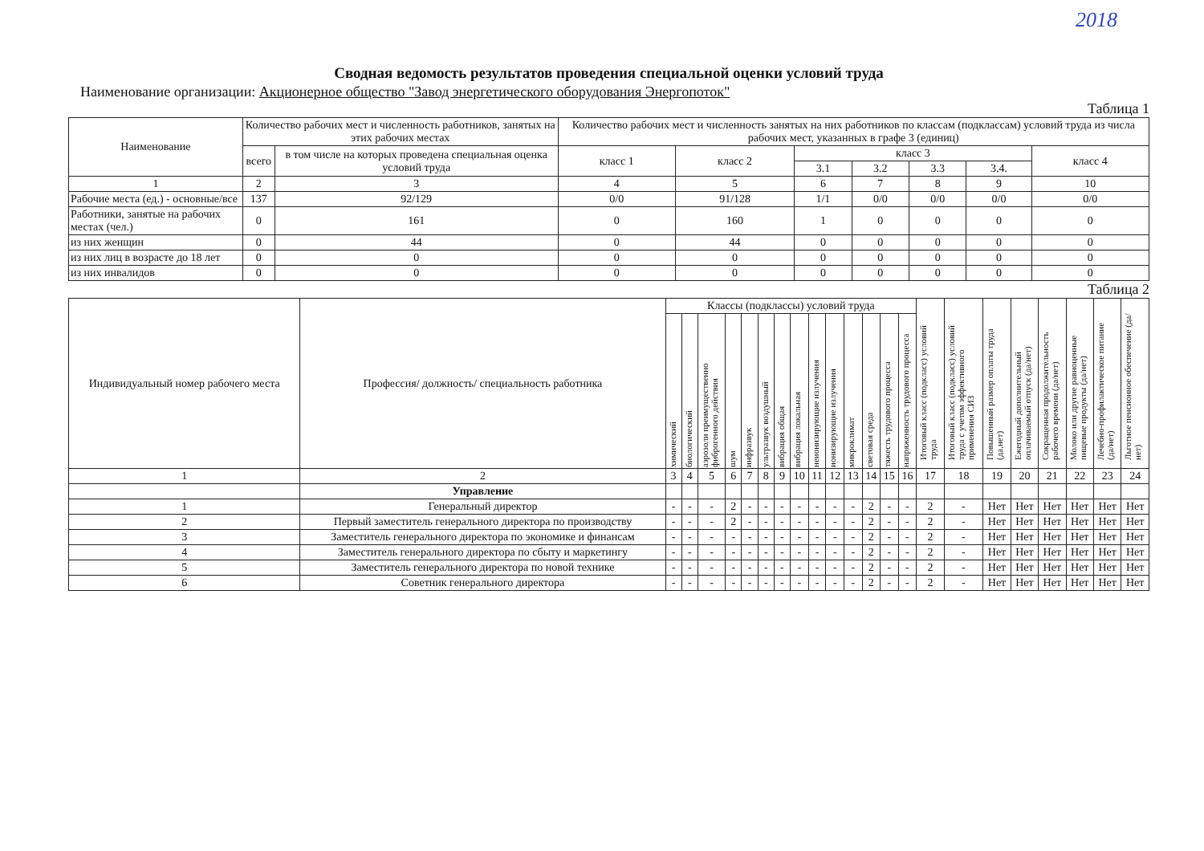2018
Сводная ведомость результатов проведения специальной оценки условий труда
Наименование организации: Акционерное общество "Завод энергетического оборудования Энергопоток"
Таблица 1
| Наименование | Количество рабочих мест и численность работников, занятых на этих рабочих местах | | Количество рабочих мест и численность занятых на них работников по классам (подклассам) условий труда из числа рабочих мест, указанных в графе 3 (единиц) | | | | | | |
| --- | --- | --- | --- | --- | --- | --- | --- | --- | --- |
| | всего | в том числе на которых проведена специальная оценка условий труда | класс 1 | класс 2 | класс 3 | | | | класс 4 |
| | | | | | 3.1 | 3.2 | 3.3 | 3.4. | |
| 1 | 2 | 3 | 4 | 5 | 6 | 7 | 8 | 9 | 10 |
| Рабочие места (ед.) - основные/все | 137 | 92/129 | 0/0 | 91/128 | 1/1 | 0/0 | 0/0 | 0/0 | 0/0 |
| Работники, занятые на рабочих местах (чел.) | 0 | 161 | 0 | 160 | 1 | 0 | 0 | 0 | 0 |
| из них женщин | 0 | 44 | 0 | 44 | 0 | 0 | 0 | 0 | 0 |
| из них лиц в возрасте до 18 лет | 0 | 0 | 0 | 0 | 0 | 0 | 0 | 0 | 0 |
| из них инвалидов | 0 | 0 | 0 | 0 | 0 | 0 | 0 | 0 | 0 |
Таблица 2
| Индивидуальный номер рабочего места | Профессия/ должность/ специальность работника | Классы (подклассы) условий труда | | | | | | | | | | | | | | Итоговый класс (подкласс) условий труда | Итоговый класс (подкласс) условий труда с учетом эффективного применения СИЗ | Повышенный размер оплаты труда (да,нет) | Ежегодный дополнительный оплачиваемый отпуск (да/нет) | Сокращенная продолжительность рабочего времени (да/нет) | Молоко или другие равноценные пищевые продукты (да/нет) | Лечебно-профилактическое питание (да/нет) | Льготное пенсионное обеспечение (да/нет) |
| --- | --- | --- | --- | --- | --- | --- | --- | --- | --- | --- | --- | --- | --- | --- | --- | --- | --- | --- | --- | --- | --- | --- | --- |
| | | химический | биологический | аэрозоли преимущественно фиброгенного действия | шум | инфразвук | ультразвук воздушный | вибрация общая | вибрация локальная | неионизирующие излучения | ионизирующие излучения | микроклимат | световая среда | тяжесть трудового процесса | напряженность трудового процесса | | | | | | | | |
| 1 | 2 | 3 | 4 | 5 | 6 | 7 | 8 | 9 | 10 | 11 | 12 | 13 | 14 | 15 | 16 | 17 | 18 | 19 | 20 | 21 | 22 | 23 | 24 |
| | Управление | | | | | | | | | | | | | | | | | | | | | | |
| 1 | Генеральный директор | - | - | - | 2 | - | - | - | - | - | - | - | 2 | - | - | 2 | - | Нет | Нет | Нет | Нет | Нет | Нет |
| 2 | Первый заместитель генерального директора по производству | - | - | - | 2 | - | - | - | - | - | - | - | 2 | - | - | 2 | - | Нет | Нет | Нет | Нет | Нет | Нет |
| 3 | Заместитель генерального директора по экономике и финансам | - | - | - | - | - | - | - | - | - | - | - | 2 | - | - | 2 | - | Нет | Нет | Нет | Нет | Нет | Нет |
| 4 | Заместитель генерального директора по сбыту и маркетингу | - | - | - | - | - | - | - | - | - | - | - | 2 | - | - | 2 | - | Нет | Нет | Нет | Нет | Нет | Нет |
| 5 | Заместитель генерального директора по новой технике | - | - | - | - | - | - | - | - | - | - | - | 2 | - | - | 2 | - | Нет | Нет | Нет | Нет | Нет | Нет |
| 6 | Советник генерального директора | - | - | - | - | - | - | - | - | - | - | - | 2 | - | - | 2 | - | Нет | Нет | Нет | Нет | Нет | Нет |